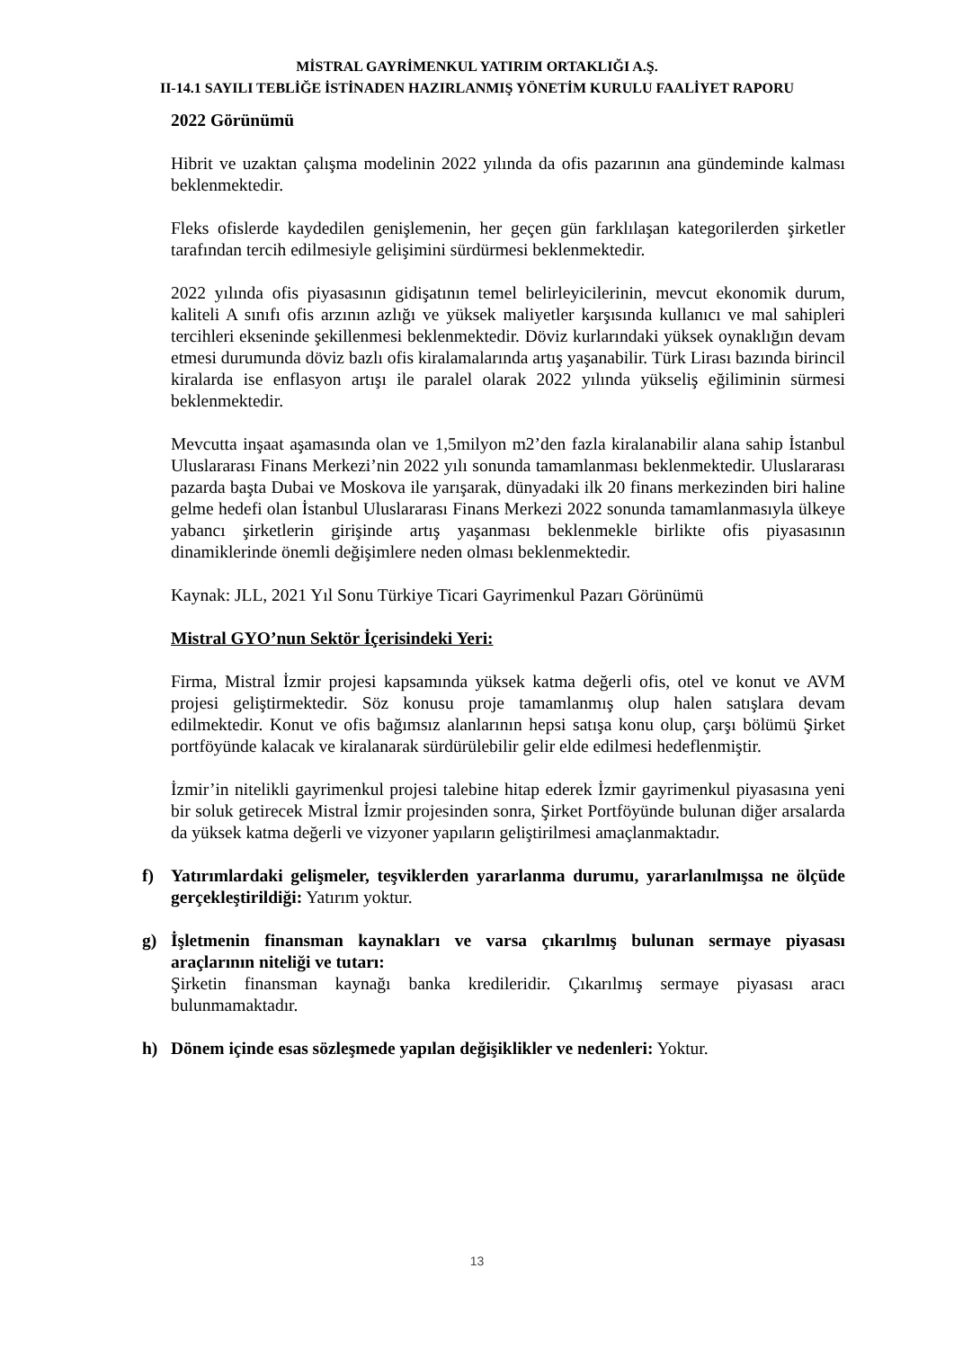MİSTRAL GAYRİMENKUL YATIRIM ORTAKLIĞI A.Ş.
II-14.1 SAYILI TEBLİĞE İSTİNADEN HAZIRLANMIŞ YÖNETİM KURULU FAALİYET RAPORU
2022 Görünümü
Hibrit ve uzaktan çalışma modelinin 2022 yılında da ofis pazarının ana gündeminde kalması beklenmektedir.
Fleks ofislerde kaydedilen genişlemenin, her geçen gün farklılaşan kategorilerden şirketler tarafından tercih edilmesiyle gelişimini sürdürmesi beklenmektedir.
2022 yılında ofis piyasasının gidişatının temel belirleyicilerinin, mevcut ekonomik durum, kaliteli A sınıfı ofis arzının azlığı ve yüksek maliyetler karşısında kullanıcı ve mal sahipleri tercihleri ekseninde şekillenmesi beklenmektedir. Döviz kurlarındaki yüksek oynaklığın devam etmesi durumunda döviz bazlı ofis kiralamalarında artış yaşanabilir. Türk Lirası bazında birincil kiralarda ise enflasyon artışı ile paralel olarak 2022 yılında yükseliş eğiliminin sürmesi beklenmektedir.
Mevcutta inşaat aşamasında olan ve 1,5milyon m2’den fazla kiralanabilir alana sahip İstanbul Uluslararası Finans Merkezi’nin 2022 yılı sonunda tamamlanması beklenmektedir. Uluslararası pazarda başta Dubai ve Moskova ile yarışarak, dünyadaki ilk 20 finans merkezinden biri haline gelme hedefi olan İstanbul Uluslararası Finans Merkezi 2022 sonunda tamamlanmasıyla ülkeye yabancı şirketlerin girişinde artış yaşanması beklenmekle birlikte ofis piyasasının dinamiklerinde önemli değişimlere neden olması beklenmektedir.
Kaynak: JLL, 2021 Yıl Sonu Türkiye Ticari Gayrimenkul Pazarı Görünümü
Mistral GYO’nun Sektör İçerisindeki Yeri:
Firma, Mistral İzmir projesi kapsamında yüksek katma değerli ofis, otel ve konut ve AVM projesi geliştirmektedir. Söz konusu proje tamamlanmış olup halen satışlara devam edilmektedir. Konut ve ofis bağımsız alanlarının hepsi satışa konu olup, çarşı bölümü Şirket portföyünde kalacak ve kiralanarak sürdürülebilir gelir elde edilmesi hedeflenmiştir.
İzmir’in nitelikli gayrimenkul projesi talebine hitap ederek İzmir gayrimenkul piyasasına yeni bir soluk getirecek Mistral İzmir projesinden sonra, Şirket Portföyünde bulunan diğer arsalarda da yüksek katma değerli ve vizyoner yapıların geliştirilmesi amaçlanmaktadır.
f) Yatırımlardaki gelişmeler, teşviklerden yararlanma durumu, yararlanılmışsa ne ölçüde gerçekleştirildiği: Yatırım yoktur.
g) İşletmenin finansman kaynakları ve varsa çıkarılmış bulunan sermaye piyasası araçlarının niteliği ve tutarı:
Şirketin finansman kaynağı banka kredileridir. Çıkarılmış sermaye piyasası aracı bulunmamaktadır.
h) Dönem içinde esas sözleşmede yapılan değişiklikler ve nedenleri: Yoktur.
13